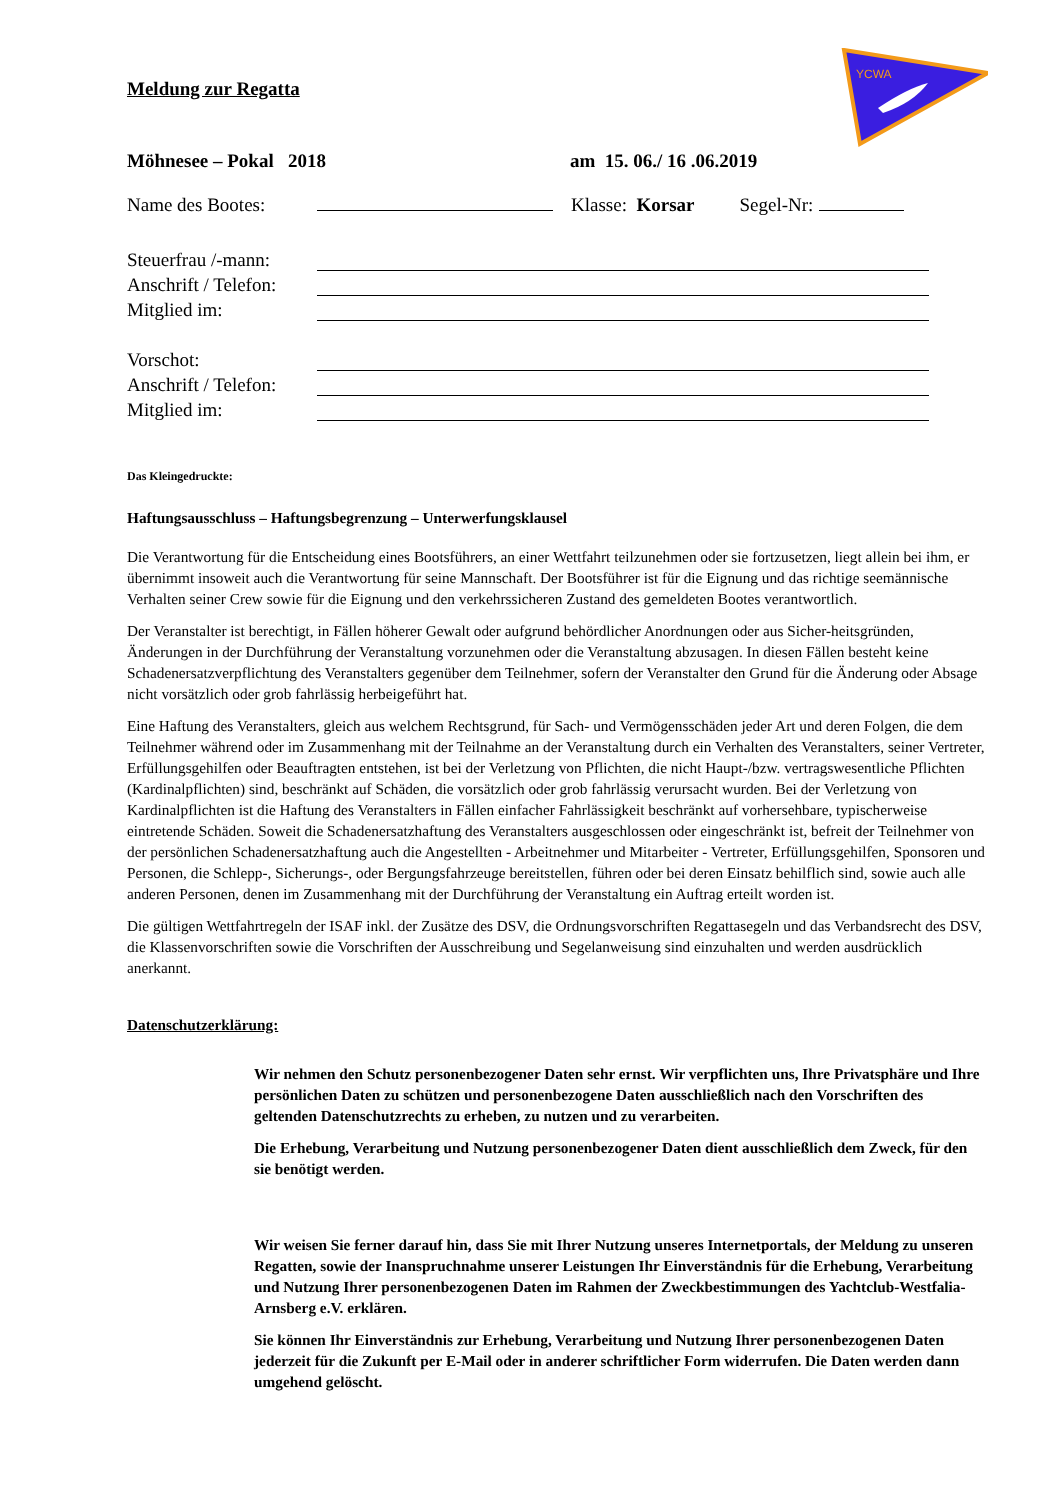YCWA
Meldung zur Regatta
Möhnesee – Pokal 2018 am 15. 06./ 16 .06.2019
Name des Bootes: Klasse: Korsar Segel-Nr:
Steuerfrau /-mann:
Anschrift / Telefon:
Mitglied im:
Vorschot:
Anschrift / Telefon:
Mitglied im:
Das Kleingedruckte:
Haftungsausschluss – Haftungsbegrenzung – Unterwerfungsklausel
Die Verantwortung für die Entscheidung eines Bootsführers, an einer Wettfahrt teilzunehmen oder sie fortzusetzen, liegt allein bei ihm, er übernimmt insoweit auch die Verantwortung für seine Mannschaft. Der Bootsführer ist für die Eignung und das richtige seemännische Verhalten seiner Crew sowie für die Eignung und den verkehrssicheren Zustand des gemeldeten Bootes verantwortlich.
Der Veranstalter ist berechtigt, in Fällen höherer Gewalt oder aufgrund behördlicher Anordnungen oder aus Sicher-heitsgründen, Änderungen in der Durchführung der Veranstaltung vorzunehmen oder die Veranstaltung abzusagen. In diesen Fällen besteht keine Schadenersatzverpflichtung des Veranstalters gegenüber dem Teilnehmer, sofern der Veranstalter den Grund für die Änderung oder Absage nicht vorsätzlich oder grob fahrlässig herbeigeführt hat.
Eine Haftung des Veranstalters, gleich aus welchem Rechtsgrund, für Sach- und Vermögensschäden jeder Art und deren Folgen, die dem Teilnehmer während oder im Zusammenhang mit der Teilnahme an der Veranstaltung durch ein Verhalten des Veranstalters, seiner Vertreter, Erfüllungsgehilfen oder Beauftragten entstehen, ist bei der Verletzung von Pflichten, die nicht Haupt-/bzw. vertragswesentliche Pflichten (Kardinalpflichten) sind, beschränkt auf Schäden, die vorsätzlich oder grob fahrlässig verursacht wurden. Bei der Verletzung von Kardinalpflichten ist die Haftung des Veranstalters in Fällen einfacher Fahrlässigkeit beschränkt auf vorhersehbare, typischerweise eintretende Schäden. Soweit die Schadenersatzhaftung des Veranstalters ausgeschlossen oder eingeschränkt ist, befreit der Teilnehmer von der persönlichen Schadenersatzhaftung auch die Angestellten - Arbeitnehmer und Mitarbeiter - Vertreter, Erfüllungsgehilfen, Sponsoren und Personen, die Schlepp-, Sicherungs-, oder Bergungsfahrzeuge bereitstellen, führen oder bei deren Einsatz behilflich sind, sowie auch alle anderen Personen, denen im Zusammenhang mit der Durchführung der Veranstaltung ein Auftrag erteilt worden ist.
Die gültigen Wettfahrtregeln der ISAF inkl. der Zusätze des DSV, die Ordnungsvorschriften Regattasegeln und das Verbandsrecht des DSV, die Klassenvorschriften sowie die Vorschriften der Ausschreibung und Segelanweisung sind einzuhalten und werden ausdrücklich anerkannt.
Datenschutzerklärung:
Wir nehmen den Schutz personenbezogener Daten sehr ernst. Wir verpflichten uns, Ihre Privatsphäre und Ihre persönlichen Daten zu schützen und personenbezogene Daten ausschließlich nach den Vorschriften des geltenden Datenschutzrechts zu erheben, zu nutzen und zu verarbeiten.
Die Erhebung, Verarbeitung und Nutzung personenbezogener Daten dient ausschließlich dem Zweck, für den sie benötigt werden.
Wir weisen Sie ferner darauf hin, dass Sie mit Ihrer Nutzung unseres Internetportals, der Meldung zu unseren Regatten, sowie der Inanspruchnahme unserer Leistungen Ihr Einverständnis für die Erhebung, Verarbeitung und Nutzung Ihrer personenbezogenen Daten im Rahmen der Zweckbestimmungen des Yachtclub-Westfalia-Arnsberg e.V. erklären.
Sie können Ihr Einverständnis zur Erhebung, Verarbeitung und Nutzung Ihrer personenbezogenen Daten jederzeit für die Zukunft per E-Mail oder in anderer schriftlicher Form widerrufen. Die Daten werden dann umgehend gelöscht.